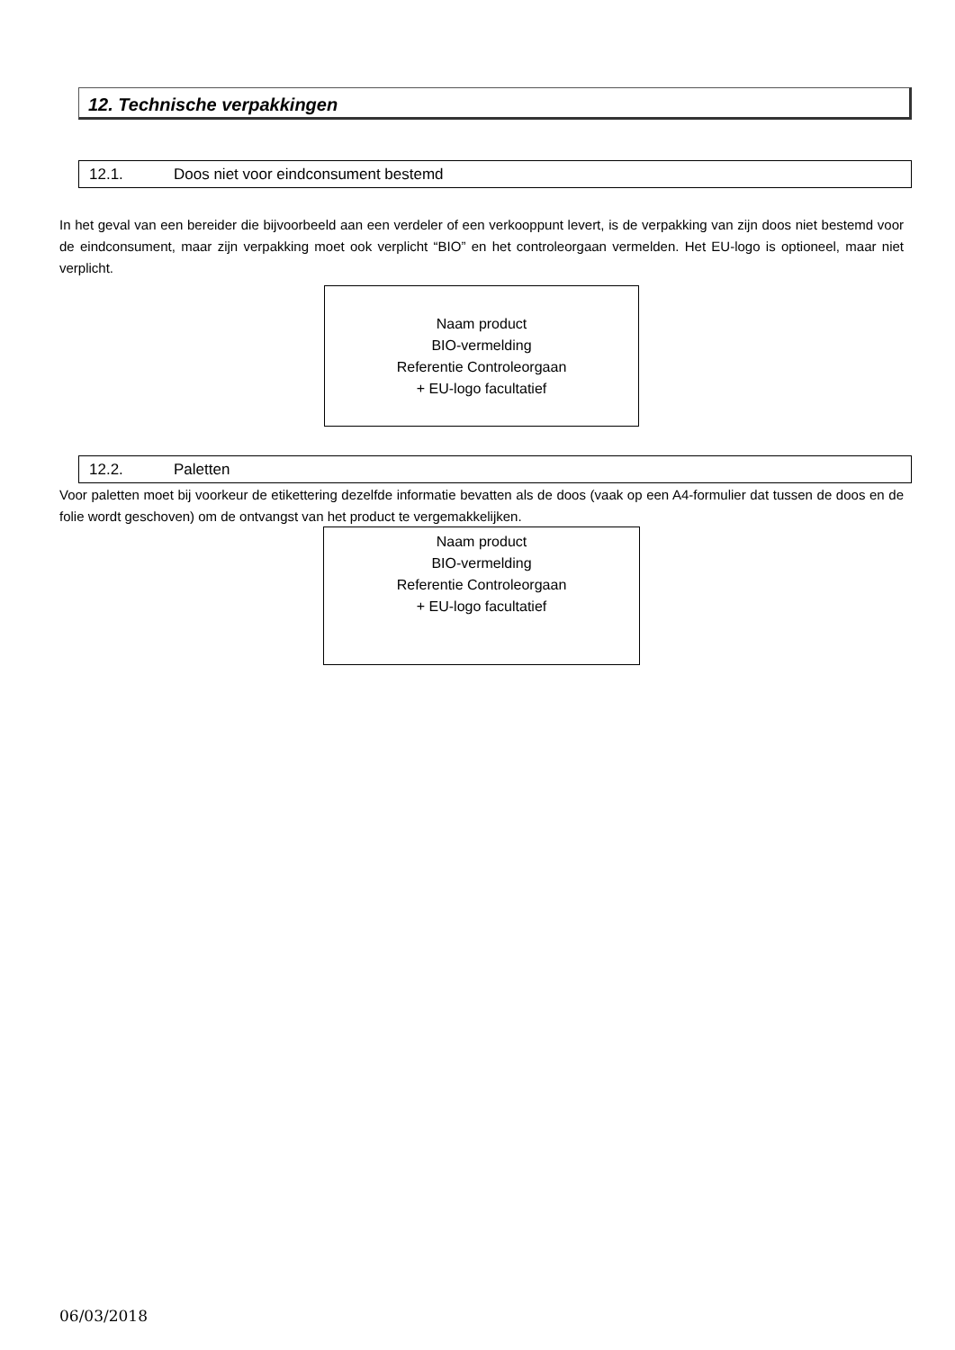12. Technische verpakkingen
12.1. Doos niet voor eindconsument bestemd
In het geval van een bereider die bijvoorbeeld aan een verdeler of een verkooppunt levert, is de verpakking van zijn doos niet bestemd voor de eindconsument, maar zijn verpakking moet ook verplicht “BIO” en het controleorgaan vermelden. Het EU-logo is optioneel, maar niet verplicht.
Naam product
BIO-vermelding
Referentie Controleorgaan
+ EU-logo facultatief
12.2. Paletten
Voor paletten moet bij voorkeur de etikettering dezelfde informatie bevatten als de doos (vaak op een A4-formulier dat tussen de doos en de folie wordt geschoven) om de ontvangst van het product te vergemakkelijken.
Naam product
BIO-vermelding
Referentie Controleorgaan
+ EU-logo facultatief
06/03/2018